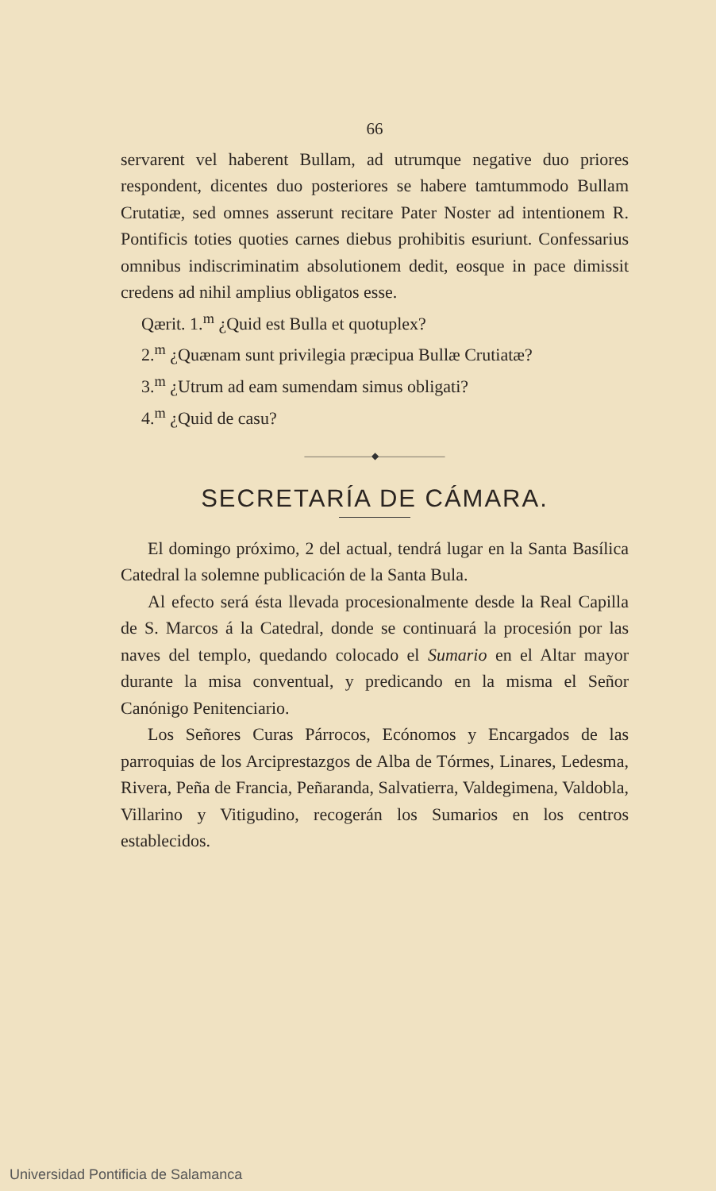66
servarent vel haberent Bullam, ad utrumque negative duo priores respondent, dicentes duo posteriores se habere tamtummodo Bullam Crutatiæ, sed omnes asserunt recitare Pater Noster ad intentionem R. Pontificis toties quoties carnes diebus prohibitis esuriunt. Confessarius omnibus indiscriminatim absolutionem dedit, eosque in pace dimissit credens ad nihil amplius obligatos esse.
Qærit. 1.<sup>m</sup> ¿Quid est Bulla et quotuplex?
2.<sup>m</sup> ¿Quænam sunt privilegia præcipua Bullæ Crutiatæ?
3.<sup>m</sup> ¿Utrum ad eam sumendam simus obligati?
4.<sup>m</sup> ¿Quid de casu?
———————◆———————
SECRETARÍA DE CÁMARA.
El domingo próximo, 2 del actual, tendrá lugar en la Santa Basílica Catedral la solemne publicación de la Santa Bula.
Al efecto será ésta llevada procesionalmente desde la Real Capilla de S. Marcos á la Catedral, donde se continuará la procesión por las naves del templo, quedando colocado el Sumario en el Altar mayor durante la misa conventual, y predicando en la misma el Señor Canónigo Penitenciario.
Los Señores Curas Párrocos, Ecónomos y Encargados de las parroquias de los Arciprestazgos de Alba de Tórmes, Linares, Ledesma, Rivera, Peña de Francia, Peñaranda, Salvatierra, Valdegimena, Valdobla, Villarino y Vitigudino, recogerán los Sumarios en los centros establecidos.
Universidad Pontificia de Salamanca